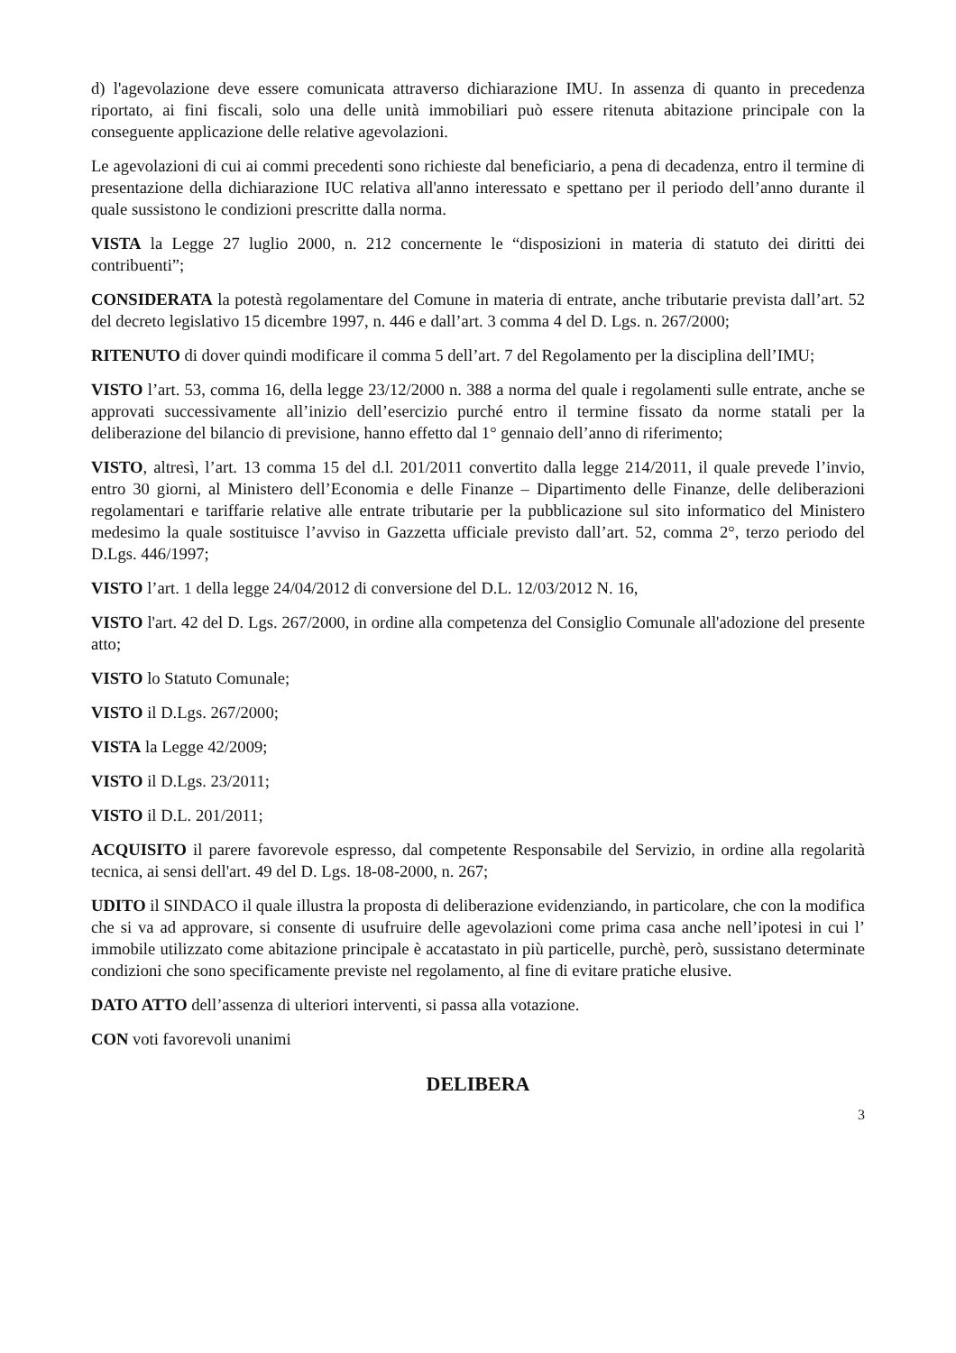d) l'agevolazione deve essere comunicata attraverso dichiarazione IMU. In assenza di quanto in precedenza riportato, ai fini fiscali, solo una delle unità immobiliari può essere ritenuta abitazione principale con la conseguente applicazione delle relative agevolazioni.
Le agevolazioni di cui ai commi precedenti sono richieste dal beneficiario, a pena di decadenza, entro il termine di presentazione della dichiarazione IUC relativa all'anno interessato e spettano per il periodo dell’anno durante il quale sussistono le condizioni prescritte dalla norma.
VISTA la Legge 27 luglio 2000, n. 212 concernente le “disposizioni in materia di statuto dei diritti dei contribuenti”;
CONSIDERATA la potestà regolamentare del Comune in materia di entrate, anche tributarie prevista dall’art. 52 del decreto legislativo 15 dicembre 1997, n. 446 e dall’art. 3 comma 4 del D. Lgs. n. 267/2000;
RITENUTO di dover quindi modificare il comma 5 dell’art. 7 del Regolamento per la disciplina dell’IMU;
VISTO l’art. 53, comma 16, della legge 23/12/2000 n. 388 a norma del quale i regolamenti sulle entrate, anche se approvati successivamente all’inizio dell’esercizio purché entro il termine fissato da norme statali per la deliberazione del bilancio di previsione, hanno effetto dal 1° gennaio dell’anno di riferimento;
VISTO, altresì, l’art. 13 comma 15 del d.l. 201/2011 convertito dalla legge 214/2011, il quale prevede l’invio, entro 30 giorni, al Ministero dell’Economia e delle Finanze – Dipartimento delle Finanze, delle deliberazioni regolamentari e tariffarie relative alle entrate tributarie per la pubblicazione sul sito informatico del Ministero medesimo la quale sostituisce l’avviso in Gazzetta ufficiale previsto dall’art. 52, comma 2°, terzo periodo del D.Lgs. 446/1997;
VISTO l’art. 1 della legge 24/04/2012 di conversione del D.L. 12/03/2012 N. 16,
VISTO l'art. 42 del D. Lgs. 267/2000, in ordine alla competenza del Consiglio Comunale all'adozione del presente atto;
VISTO lo Statuto Comunale;
VISTO il D.Lgs. 267/2000;
VISTA la Legge 42/2009;
VISTO il D.Lgs. 23/2011;
VISTO il D.L. 201/2011;
ACQUISITO il parere favorevole espresso, dal competente Responsabile del Servizio, in ordine alla regolarità tecnica, ai sensi dell'art. 49 del D. Lgs. 18-08-2000, n. 267;
UDITO il SINDACO il quale illustra la proposta di deliberazione evidenziando, in particolare, che con la modifica che si va ad approvare, si consente di usufruire delle agevolazioni come prima casa anche nell’ipotesi in cui l’ immobile utilizzato come abitazione principale è accatastato in più particelle, purchè, però, sussistano determinate condizioni che sono specificamente previste nel regolamento, al fine di evitare pratiche elusive.
DATO ATTO dell’assenza di ulteriori interventi, si passa alla votazione.
CON voti favorevoli unanimi
DELIBERA
3